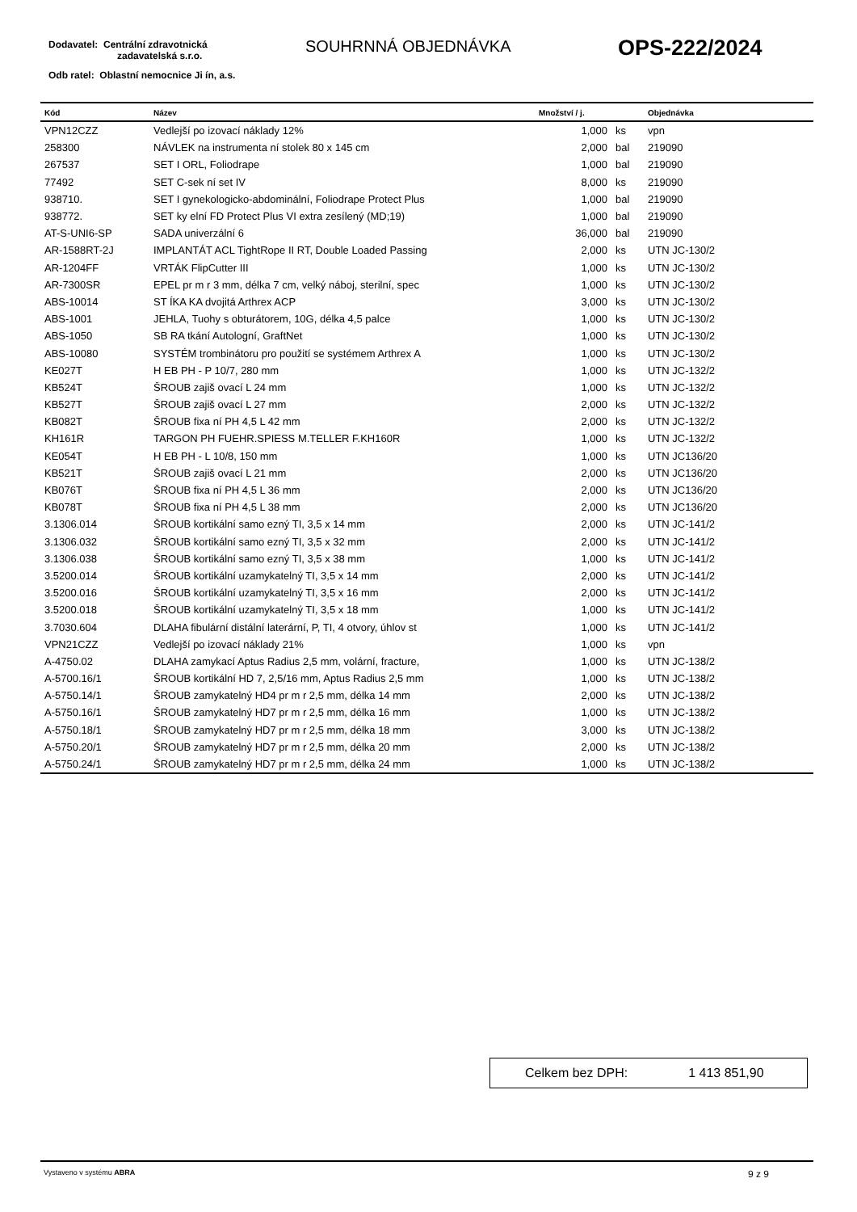Dodavatel: Centrální zdravotnická
zadavatelská s.r.o.
SOUHRNNÁ OBJEDNÁVKA OPS-222/2024
Odb ratel: Oblastní nemocnice Ji ín, a.s.
| Kód | Název | Množství / j. | | Objednávka |
| --- | --- | --- | --- | --- |
| VPN12CZZ | Vedlejší po izovací náklady 12% | 1,000 | ks | vpn |
| 258300 | NÁVLEK na instrumenta ní stolek 80 x 145 cm | 2,000 | bal | 219090 |
| 267537 | SET I ORL, Foliodrape | 1,000 | bal | 219090 |
| 77492 | SET C-sek ní set IV | 8,000 | ks | 219090 |
| 938710. | SET I gynekologicko-abdominální, Foliodrape Protect Plus | 1,000 | bal | 219090 |
| 938772. | SET ky elní FD Protect Plus VI extra zesílený (MD;19) | 1,000 | bal | 219090 |
| AT-S-UNI6-SP | SADA univerzální 6 | 36,000 | bal | 219090 |
| AR-1588RT-2J | IMPLANTÁT ACL TightRope II RT, Double Loaded Passing | 2,000 | ks | UTN JC-130/2 |
| AR-1204FF | VRTÁK FlipCutter III | 1,000 | ks | UTN JC-130/2 |
| AR-7300SR | EPEL pr m r 3 mm, délka 7 cm, velký náboj, sterilní, spec | 1,000 | ks | UTN JC-130/2 |
| ABS-10014 | ST ÍKA KA dvojitá Arthrex ACP | 3,000 | ks | UTN JC-130/2 |
| ABS-1001 | JEHLA, Tuohy s obturátorem, 10G, délka 4,5 palce | 1,000 | ks | UTN JC-130/2 |
| ABS-1050 | SB RA tkání Autologní, GraftNet | 1,000 | ks | UTN JC-130/2 |
| ABS-10080 | SYSTÉM trombinátoru pro použití se systémem Arthrex A | 1,000 | ks | UTN JC-130/2 |
| KE027T | H EB PH - P 10/7, 280 mm | 1,000 | ks | UTN JC-132/2 |
| KB524T | ŠROUB zajiš ovací L 24 mm | 1,000 | ks | UTN JC-132/2 |
| KB527T | ŠROUB zajiš ovací L 27 mm | 2,000 | ks | UTN JC-132/2 |
| KB082T | ŠROUB fixa ní PH 4,5 L 42 mm | 2,000 | ks | UTN JC-132/2 |
| KH161R | TARGON PH FUEHR.SPIESS M.TELLER F.KH160R | 1,000 | ks | UTN JC-132/2 |
| KE054T | H EB PH - L 10/8, 150 mm | 1,000 | ks | UTN JC136/20 |
| KB521T | ŠROUB zajiš ovací L 21 mm | 2,000 | ks | UTN JC136/20 |
| KB076T | ŠROUB fixa ní PH 4,5 L 36 mm | 2,000 | ks | UTN JC136/20 |
| KB078T | ŠROUB fixa ní PH 4,5 L 38 mm | 2,000 | ks | UTN JC136/20 |
| 3.1306.014 | ŠROUB kortikální samo ezný TI, 3,5 x 14 mm | 2,000 | ks | UTN JC-141/2 |
| 3.1306.032 | ŠROUB kortikální samo ezný TI, 3,5 x 32 mm | 2,000 | ks | UTN JC-141/2 |
| 3.1306.038 | ŠROUB kortikální samo ezný TI, 3,5 x 38 mm | 1,000 | ks | UTN JC-141/2 |
| 3.5200.014 | ŠROUB kortikální uzamykatelný TI, 3,5 x 14 mm | 2,000 | ks | UTN JC-141/2 |
| 3.5200.016 | ŠROUB kortikální uzamykatelný TI, 3,5 x 16 mm | 2,000 | ks | UTN JC-141/2 |
| 3.5200.018 | ŠROUB kortikální uzamykatelný TI, 3,5 x 18 mm | 1,000 | ks | UTN JC-141/2 |
| 3.7030.604 | DLAHA fibulární distální laterární, P, TI, 4 otvory, úhlov st | 1,000 | ks | UTN JC-141/2 |
| VPN21CZZ | Vedlejší po izovací náklady 21% | 1,000 | ks | vpn |
| A-4750.02 | DLAHA zamykací Aptus Radius 2,5 mm, volární, fracture, | 1,000 | ks | UTN JC-138/2 |
| A-5700.16/1 | ŠROUB kortikální HD 7, 2,5/16 mm, Aptus Radius 2,5 mm | 1,000 | ks | UTN JC-138/2 |
| A-5750.14/1 | ŠROUB zamykatelný HD4 pr m r 2,5 mm, délka 14 mm | 2,000 | ks | UTN JC-138/2 |
| A-5750.16/1 | ŠROUB zamykatelný HD7 pr m r 2,5 mm, délka 16 mm | 1,000 | ks | UTN JC-138/2 |
| A-5750.18/1 | ŠROUB zamykatelný HD7 pr m r 2,5 mm, délka 18 mm | 3,000 | ks | UTN JC-138/2 |
| A-5750.20/1 | ŠROUB zamykatelný HD7 pr m r 2,5 mm, délka 20 mm | 2,000 | ks | UTN JC-138/2 |
| A-5750.24/1 | ŠROUB zamykatelný HD7 pr m r 2,5 mm, délka 24 mm | 1,000 | ks | UTN JC-138/2 |
Celkem bez DPH: 1 413 851,90
Vystaveno v systému ABRA 9 z 9